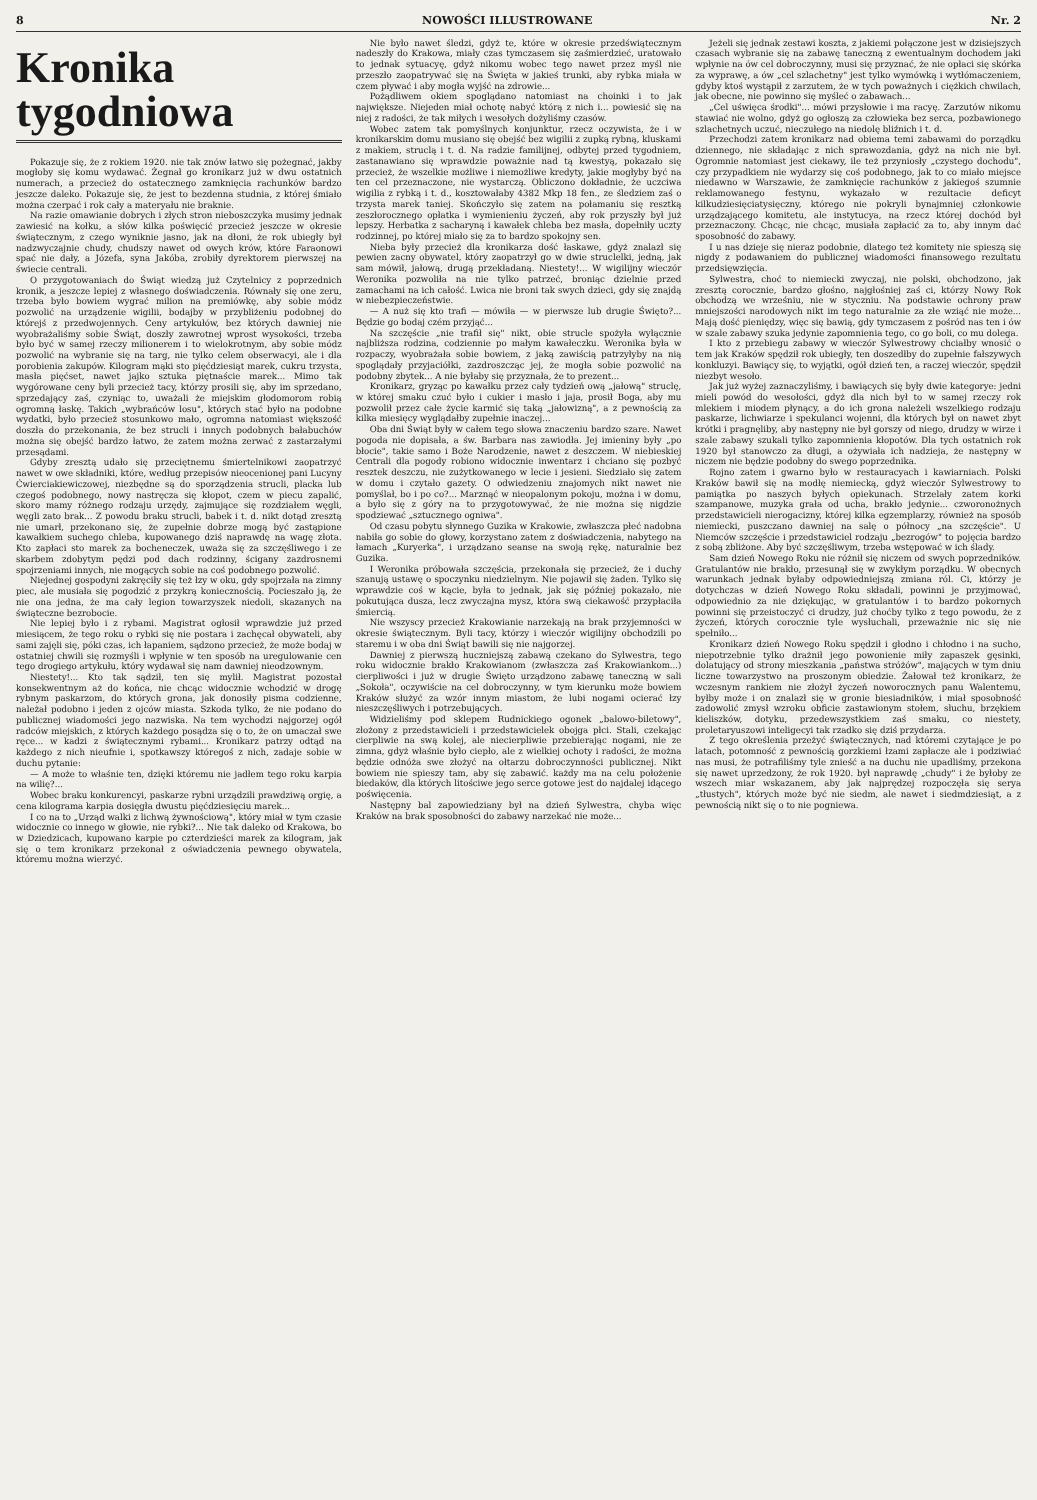8 NOWOŚCI ILLUSTROWANE Nr. 2
Kronika
tygodniowa
Pokazuje się, że z rokiem 1920. nie tak znów łatwo się pożegnać, jakby mogłoby się komu wydawać. Żegnał go kronikarz już w dwu ostatnich numerach, a przecież do ostatecznego zamknięcia rachunków bardzo jeszcze daleko. Pokazuje się, że jest to bezdenna studnia, z której śmiało można czerpać i rok cały a materyału nie braknie.
Na razie omawianie dobrych i złych stron nieboszczyka musimy jednak zawiesić na kołku, a słów kilka poświęcić przecież jeszcze w okresie świątecznym, z czego wyniknie jasno, jak na dłoni, że rok ubiegły był nadzwyczajnie chudy, chudszy nawet od owych krów, które Faraonowi spać nie dały, a Józefa, syna Jakóba, zrobiły dyrektorem pierwszej na świecie centrali.
O przygotowaniach do Świąt wiedzą już Czytelnicy z poprzednich kronik, a jeszcze lepiej z własnego doświadczenia. Równały się one zeru, trzeba było bowiem wygrać milion na premiówkę, aby sobie módz pozwolić na urządzenie wigilii, bodajby w przybliżeniu podobnej do którejś z przedwojennych. Ceny artykułów, bez których dawniej nie wyobrażaliśmy sobie Świąt, doszły zawrotnej wprost wysokości, trzeba było być w samej rzeczy milionerem i to wielokrotnym, aby sobie módz pozwolić na wybranie się na targ, nie tylko celem obserwacyi, ale i dla porobienia zakupów. Kilogram mąki sto pięćdziesiąt marek, cukru trzysta, masła pięćset, nawet jajko sztuka piętnaście marek... Mimo tak wygórowane ceny byli przecież tacy, którzy prosili się, aby im sprzedano, sprzedający zaś, czyniąc to, uważali że miejskim głodomorom robią ogromną łaskę. Takich „wybrańców losu", których stać było na podobne wydatki, było przecież stosunkowo mało, ogromna natomiast większość doszła do przekonania, że bez strucli i innych podobnych bałabuchów można się obejść bardzo łatwo, że zatem można zerwać z zastarzałymi przesądami.
Gdyby zresztą udało się przeciętnemu śmiertelnikowi zaopatrzyć nawet w owe składniki, które, według przepisów nieocenionej pani Lucyny Ćwierciakiewiczowej, niezbędne są do sporządzenia strucli, placka lub czegoś podobnego, nowy nastręcza się kłopot, czem w piecu zapalić, skoro mamy różnego rodzaju urzędy, zajmujące się rozdziałem węgli, węgli zato brak... Z powodu braku strucli, babek i t. d. nikt dotąd zresztą nie umarł, przekonano się, że zupełnie dobrze mogą być zastąpione kawałkiem suchego chleba, kupowanego dziś naprawdę na wagę złota. Kto zapłaci sto marek za bocheneczek, uważa się za szczęśliwego i ze skarbem zdobytym pędzi pod dach rodzinny, ścigany zazdrosnemi spojrzeniami innych, nie mogących sobie na coś podobnego pozwolić.
Niejednej gospodyni zakręciły się też łzy w oku, gdy spojrzała na zimny piec, ale musiała się pogodzić z przykrą koniecznością. Pocieszało ją, że nie ona jedna, że ma cały legion towarzyszek niedoli, skazanych na świąteczne bezrobocie.
Nie lepiej było i z rybami. Magistrat ogłosił wprawdzie już przed miesiącem, że tego roku o rybki się nie postara i zachęcał obywateli, aby sami zajęli się, póki czas, ich łapaniem, sądzono przecież, że może bodaj w ostatniej chwili się rozmyśli i wpłynie w ten sposób na uregulowanie cen tego drogiego artykułu, który wydawał się nam dawniej nieodzownym.
Niestety!... Kto tak sądził, ten się mylił. Magistrat pozostał konsekwentnym aż do końca, nie chcąc widocznie wchodzić w drogę rybnym paskarzom, do których grona, jak donosiły pisma codzienne, należał podobno i jeden z ojców miasta. Szkoda tylko, że nie podano do publicznej wiadomości jego nazwiska. Na tem wychodzi najgorzej ogół radców miejskich, z których każdego posądza się o to, że on umaczał swe ręce... w kadzi z świątecznymi rybami... Kronikarz patrzy odtąd na każdego z nich nieufnie i, spotkawszy któregoś z nich, zadaje sobie w duchu pytanie:
— A może to właśnie ten, dzięki któremu nie jadłem tego roku karpia na wilię?...
Wobec braku konkurencyi, paskarze rybni urządzili prawdziwą orgię, a cena kilograma karpia dosięgła dwustu pięćdziesięciu marek...
I co na to „Urząd walki z lichwą żywnościową", który miał w tym czasie widocznie co innego w głowie, nie rybki?... Nie tak daleko od Krakowa, bo w Dziedzicach, kupowano karpie po czterdzieści marek za kilogram, jak się o tem kronikarz przekonał z oświadczenia pewnego obywatela, któremu można wierzyć.
Nie było nawet śledzi, gdyż te, które w okresie przedświątecznym nadeszły do Krakowa, miały czas tymczasem się zaśmierdzieć, uratowało to jednak sytuacyę, gdyż nikomu wobec tego nawet przez myśl nie przeszło zaopatrywać się na Święta w jakieś trunki, aby rybka miała w czem pływać i aby mogła wyjść na zdrowie...
Pożądliwem okiem spoglądano natomiast na choinki i to jak największe. Niejeden miał ochotę nabyć którą z nich i... powiesić się na niej z radości, że tak miłych i wesołych dożyliśmy czasów.
Wobec zatem tak pomyślnych konjunktur, rzecz oczywista, że i w kronikarskim domu musiano się obejść bez wigilii z zupką rybną, kluskami z makiem, struclą i t. d. Na radzie familijnej, odbytej przed tygodniem, zastanawiano się wprawdzie poważnie nad tą kwestyą, pokazało się przecież, że wszelkie możliwe i niemożliwe kredyty, jakie mogłyby być na ten cel przeznaczone, nie wystarczą. Obliczono dokładnie, że uczciwa wigilia z rybką i t. d., kosztowałaby 4382 Mkp 18 fen., ze śledziem zaś o trzysta marek taniej. Skończyło się zatem na połamaniu się resztką zeszłorocznego opłatka i wymienieniu życzeń, aby rok przyszły był już lepszy. Herbatka z sacharyną i kawałek chleba bez masła, dopełniły uczty rodzinnej, po której miało się za to bardzo spokojny sen.
Nieba były przecież dla kronikarza dość łaskawe, gdyż znalazł się pewien zacny obywatel, który zaopatrzył go w dwie struclelki, jedną, jak sam mówił, jałową, drugą przekładaną. Niestety!... W wigilijny wieczór Weronika pozwoliła na nie tylko patrzeć, broniąc dzielnie przed zamachami na ich całość. Lwica nie broni tak swych dzieci, gdy się znajdą w niebezpieczeństwie.
— A nuż się kto trafi — mówiła — w pierwsze lub drugie Święto?... Będzie go bodaj czém przyjąć...
Na szczęście „nie trafił się" nikt, obie strucle spożyła wyłącznie najbliższa rodzina, codziennie po małym kawałeczku. Weronika była w rozpaczy, wyobrażała sobie bowiem, z jaką zawiścią patrzyłyby na nią spoglądały przyjaciółki, zazdroszcząc jej, że mogła sobie pozwolić na podobny zbytek... A nie byłaby się przyznała, że to prezent...
Kronikarz, gryząc po kawałku przez cały tydzień ową „jałową" struclę, w której smaku czuć było i cukier i masło i jaja, prosił Boga, aby mu pozwolił przez całe życie karmić się taką „jałowizną", a z pewnością za kilka miesięcy wyglądałby zupełnie inaczej...
Oba dni Świąt były w całem tego słowa znaczeniu bardzo szare. Nawet pogoda nie dopisała, a św. Barbara nas zawiodła. Jej imieniny były „po błocie", takie samo i Boże Narodzenie, nawet z deszczem. W niebieskiej Centrali dla pogody robiono widocznie inwentarz i chciano się pozbyć resztek deszczu, nie zużytkowanego w lecie i jesieni. Siedziało się zatem w domu i czytało gazety. O odwiedzeniu znajomych nikt nawet nie pomyślał, bo i po co?... Marznąć w nieopalonym pokoju, można i w domu, a było się z góry na to przygotowywać, że nie można się nigdzie spodziewać „sztucznego ogniwa".
Od czasu pobytu słynnego Guzika w Krakowie, zwłaszcza płeć nadobna nabiła go sobie do głowy, korzystano zatem z doświadczenia, nabytego na łamach „Kuryerka", i urządzano seanse na swoją rękę, naturalnie bez Guzika.
I Weronika próbowała szczęścia, przekonała się przecież, że i duchy szanują ustawę o spoczynku niedzielnym. Nie pojawił się żaden. Tylko się wprawdzie coś w kącie, była to jednak, jak się później pokazało, nie pokutująca dusza, lecz zwyczajna mysz, która swą ciekawość przypłaciła śmiercią.
Nie wszyscy przecież Krakowianie narzekają na brak przyjemności w okresie świątecznym. Byli tacy, którzy i wieczór wigilijny obchodzili po staremu i w oba dni Świąt bawili się nie najgorzej.
Dawniej z pierwszą huczniejszą zabawą czekano do Sylwestra, tego roku widocznie brakło Krakowianom (zwłaszcza zaś Krakowiankom...) cierpliwości i już w drugie Święto urządzono zabawę taneczną w sali „Sokoła", oczywiście na cel dobroczynny, w tym kierunku może bowiem Kraków służyć za wzór innym miastom, że lubi nogami ocierać łzy nieszczęśliwych i potrzebujących.
Widzieliśmy pod sklepem Rudnickiego ogonek „balowo-biletowy", złożony z przedstawicieli i przedstawicielek obojga płci. Stali, czekając cierpliwie na swą kolej, ale niecierpliwie przebierając nogami, nie ze zimna, gdyż właśnie było ciepło, ale z wielkiej ochoty i radości, że można będzie odnóża swe złożyć na ołtarzu dobroczynności publicznej. Nikt bowiem nie spieszy tam, aby się zabawić. każdy ma na celu położenie biedaków, dla których litościwe jego serce gotowe jest do najdalej idącego poświęcenia.
Następny bal zapowiedziany był na dzień Sylwestra, chyba więc Kraków na brak sposobności do zabawy narzekać nie może...
Jeżeli się jednak zestawi koszta, z jakiemi połączone jest w dzisiejszych czasach wybranie się na zabawę taneczną z ewentualnym dochodem jaki wpłynie na ów cel dobroczynny, musi się przyznać, że nie opłaci się skórka za wyprawę, a ów „cel szlachetny" jest tylko wymówką i wytłómaczeniem, gdyby ktoś wystąpił z zarzutem, że w tych poważnych i ciężkich chwilach, jak obecne, nie powinno się myśleć o zabawach...
„Cel uświęca środki"... mówi przysłowie i ma racyę. Zarzutów nikomu stawiać nie wolno, gdyż go ogłoszą za człowieka bez serca, pozbawionego szlachetnych uczuć, nieczułego na niedolę bliźnich i t. d.
Przechodzi zatem kronikarz nad obiema temi zabawami do porządku dziennego, nie składając z nich sprawozdania, gdyż na nich nie był. Ogromnie natomiast jest ciekawy, ile też przyniosły „czystego dochodu", czy przypadkiem nie wydarzy się coś podobnego, jak to co miało miejsce niedawno w Warszawie, że zamknięcie rachunków z jakiegoś szumnie reklamowanego festynu, wykazało w rezultacie deficyt kilkudziesięciatysięczny, którego nie pokryli bynajmniej członkowie urządzającego komitetu, ale instytucya, na rzecz której dochód był przeznaczony. Chcąc, nie chcąc, musiała zapłacić za to, aby innym dać sposobność do zabawy.
I u nas dzieje się nieraz podobnie, dlatego też komitety nie spieszą się nigdy z podawaniem do publicznej wiadomości finansowego rezultatu przedsięwzięcia.
Sylwestra, choć to niemiecki zwyczaj, nie polski, obchodzono, jak zresztą corocznie, bardzo głośno, najgłośniej zaś ci, którzy Nowy Rok obchodzą we wrześniu, nie w styczniu. Na podstawie ochrony praw mniejszości narodowych nikt im tego naturalnie za złe wziąć nie może... Mają dość pieniędzy, więc się bawią, gdy tymczasem z pośród nas ten i ów w szale zabawy szuka jedynie zapomnienia tego, co go boli, co mu dolega.
I kto z przebiegu zabawy w wieczór Sylwestrowy chciałby wnosić o tem jak Kraków spędził rok ubiegły, ten doszedłby do zupełnie fałszywych konkluzyi. Bawiący się, to wyjątki, ogół dzień ten, a raczej wieczór, spędził niezbyt wesoło.
Jak już wyżej zaznaczyliśmy, i bawiących się były dwie kategorye: jedni mieli powód do wesołości, gdyż dla nich był to w samej rzeczy rok mlekiem i miodem płynący, a do ich grona należeli wszelkiego rodzaju paskarze, lichwiarze i spekulanci wojenni, dla których był on nawet zbyt krótki i pragnęliby, aby następny nie był gorszy od niego, drudzy w wirze i szale zabawy szukali tylko zapomnienia kłopotów. Dla tych ostatnich rok 1920 był stanowczo za długi, a ożywiała ich nadzieja, że następny w niczem nie będzie podobny do swego poprzednika.
Rojno zatem i gwarno było w restauracyach i kawiarniach. Polski Kraków bawił się na modłę niemiecką, gdyż wieczór Sylwestrowy to pamiątka po naszych byłych opiekunach. Strzelały zatem korki szampanowe, muzyka grała od ucha, brakło jedynie... czworonożnych przedstawicieli nierogacizny, której kilka egzemplarzy, również na sposób niemiecki, puszczano dawniej na salę o północy „na szczęście". U Niemców szczęście i przedstawiciel rodzaju „bezrogów" to pojęcia bardzo z sobą zbliżone. Aby być szczęśliwym, trzeba wstępować w ich ślady.
Sam dzień Nowego Roku nie różnił się niczem od swych poprzedników. Gratulantów nie brakło, przesunął się w zwykłym porządku. W obecnych warunkach jednak byłaby odpowiedniejszą zmiana ról. Ci, którzy je dotychczas w dzień Nowego Roku składali, powinni je przyjmować, odpowiednio za nie dziękując, w gratulantów i to bardzo pokornych powinni się przeistoczyć ci drudzy, już choćby tylko z tego powodu, że z życzeń, których corocznie tyle wysłuchali, przeważnie nic się nie spełniło...
Kronikarz dzień Nowego Roku spędził i głodno i chłodno i na sucho, niepotrzebnie tylko drażnił jego powonienie miły zapaszek gęsinki, dolatujący od strony mieszkania „państwa stróżów", mających w tym dniu liczne towarzystwo na proszonym obiedzie. Żałował też kronikarz, że wczesnym rankiem nie złożył życzeń noworocznych panu Walentemu, byłby może i on znalazł się w gronie biesiadników, i miał sposobność zadowolić zmysł wzroku obficie zastawionym stołem, słuchu, brzękiem kieliszków, dotyku, przedewszystkiem zaś smaku, co niestety, proletaryuszowi inteligecyi tak rzadko się dziś przydarza.
Z tego określenia przeżyć świątecznych, nad któremi czytające je po latach, potomność z pewnością gorzkiemi łzami zapłacze ale i podziwiać nas musi, że potrafiliśmy tyle znieść a na duchu nie upadliśmy, przekona się nawet uprzedzony, że rok 1920. był naprawdę „chudy" i że byłoby ze wszech miar wskazanem, aby jak najprędzej rozpoczęła się serya „tłustych", których może być nie siedm, ale nawet i siedmdziesiąt, a z pewnością nikt się o to nie pogniewa.